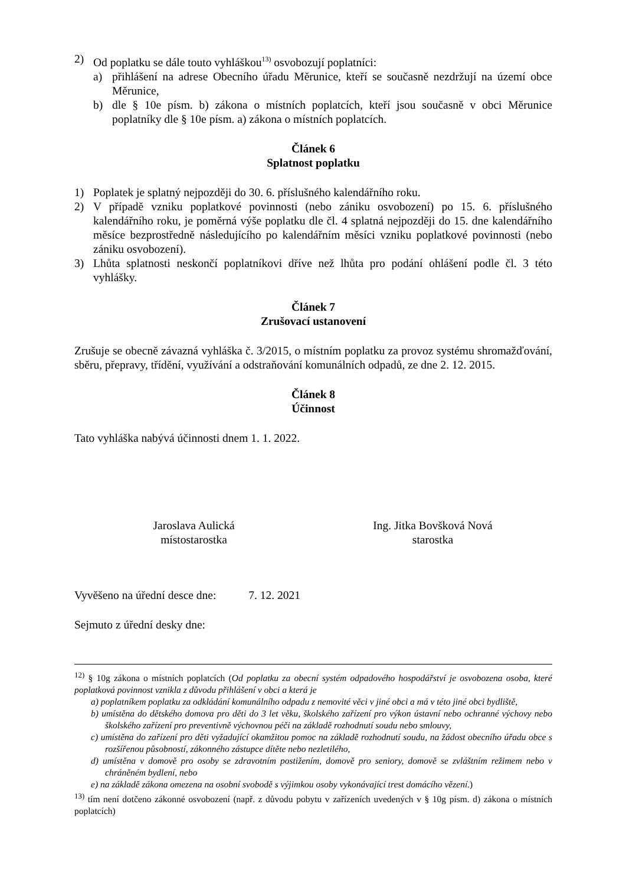2) Od poplatku se dále touto vyhláškou<sup>13)</sup> osvobozují poplatníci:
a) přihlášení na adrese Obecního úřadu Měrunice, kteří se současně nezdržují na území obce Měrunice,
b) dle § 10e písm. b) zákona o místních poplatcích, kteří jsou současně v obci Měrunice poplatníky dle § 10e písm. a) zákona o místních poplatcích.
Článek 6
Splatnost poplatku
1) Poplatek je splatný nejpozději do 30. 6. příslušného kalendářního roku.
2) V případě vzniku poplatkové povinnosti (nebo zániku osvobození) po 15. 6. příslušného kalendářního roku, je poměrná výše poplatku dle čl. 4 splatná nejpozději do 15. dne kalendářního měsíce bezprostředně následujícího po kalendářním měsíci vzniku poplatkové povinnosti (nebo zániku osvobození).
3) Lhůta splatnosti neskončí poplatníkovi dříve než lhůta pro podání ohlášení podle čl. 3 této vyhlášky.
Článek 7
Zrušovací ustanovení
Zrušuje se obecně závazná vyhláška č. 3/2015, o místním poplatku za provoz systému shromažďování, sběru, přepravy, třídění, využívání a odstraňování komunálních odpadů, ze dne 2. 12. 2015.
Článek 8
Účinnost
Tato vyhláška nabývá účinnosti dnem 1. 1. 2022.
Jaroslava Aulická
místostarostka
Ing. Jitka Bovšková Nová
starostka
Vyvěšeno na úřední desce dne: 7. 12. 2021
Sejmuto z úřední desky dne:
<sup>12)</sup> § 10g zákona o místních poplatcích (Od poplatku za obecní systém odpadového hospodářství je osvobozena osoba, které poplatková povinnost vznikla z důvodu přihlášení v obci a která je
a) poplatníkem poplatku za odkládání komunálního odpadu z nemovité věci v jiné obci a má v této jiné obci bydliště,
b) umístěna do dětského domova pro děti do 3 let věku, školského zařízení pro výkon ústavní nebo ochranné výchovy nebo školského zařízení pro preventivně výchovnou péči na základě rozhodnutí soudu nebo smlouvy,
c) umístěna do zařízení pro děti vyžadující okamžitou pomoc na základě rozhodnutí soudu, na žádost obecního úřadu obce s rozšířenou působností, zákonného zástupce dítěte nebo nezletilého,
d) umístěna v domově pro osoby se zdravotním postižením, domově pro seniory, domově se zvláštním režimem nebo v chráněném bydlení, nebo
e) na základě zákona omezena na osobní svobodě s výjimkou osoby vykonávající trest domácího vězení.)
<sup>13)</sup> tím není dotčeno zákonné osvobození (např. z důvodu pobytu v zařízeních uvedených v § 10g písm. d) zákona o místních poplatcích)